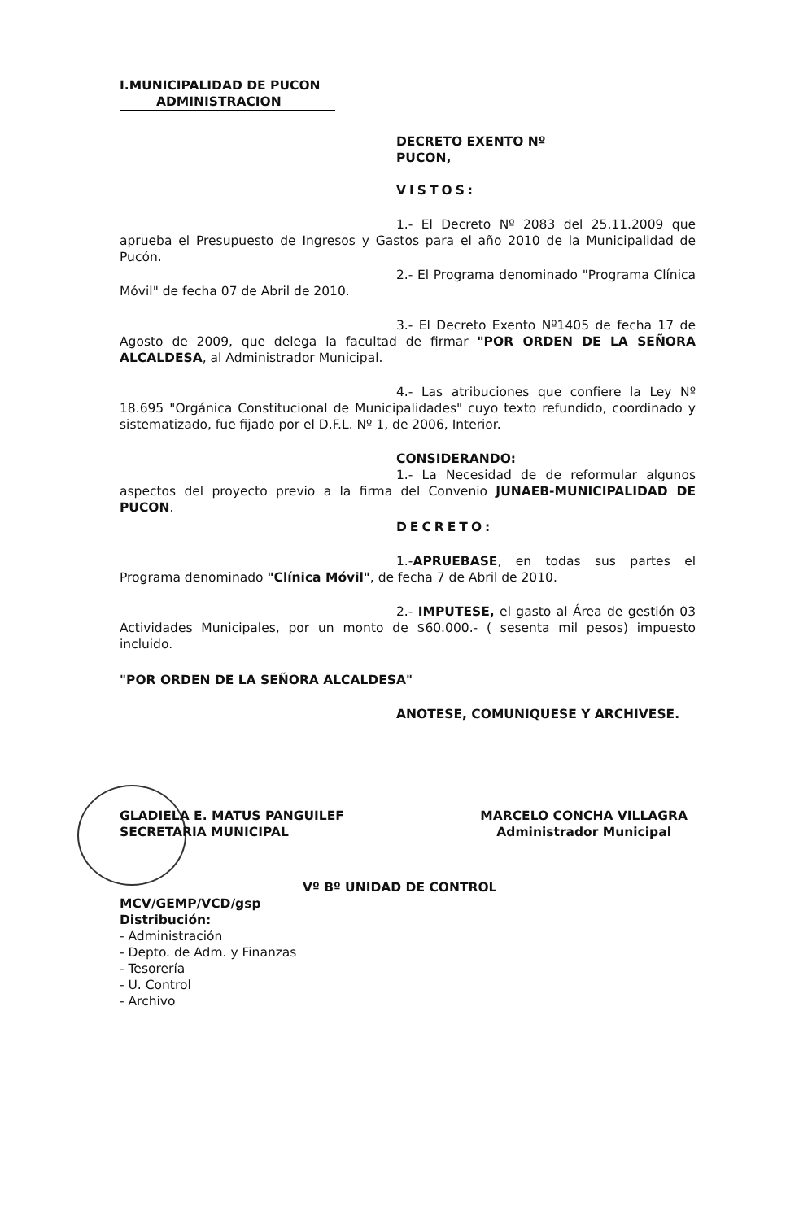I.MUNICIPALIDAD DE PUCON
ADMINISTRACION
DECRETO EXENTO Nº
PUCON,
VISTOS:
1.- El Decreto Nº 2083 del 25.11.2009 que aprueba el Presupuesto de Ingresos y Gastos para el año 2010 de la Municipalidad de Pucón.
2.- El Programa denominado "Programa Clínica Móvil" de fecha 07 de Abril de 2010.
3.- El Decreto Exento Nº1405 de fecha 17 de Agosto de 2009, que delega la facultad de firmar "POR ORDEN DE LA SEÑORA ALCALDESA, al Administrador Municipal.
4.- Las atribuciones que confiere la Ley Nº 18.695 "Orgánica Constitucional de Municipalidades" cuyo texto refundido, coordinado y sistematizado, fue fijado por el D.F.L. Nº 1, de 2006, Interior.
CONSIDERANDO:
1.- La Necesidad de de reformular algunos aspectos del proyecto previo a la firma del Convenio JUNAEB-MUNICIPALIDAD DE PUCON.
DECRETO:
1.-APRUEBASE, en todas sus partes el Programa denominado "Clínica Móvil", de fecha 7 de Abril de 2010.
2.- IMPUTESE, el gasto al Área de gestión 03 Actividades Municipales, por un monto de $60.000.- ( sesenta mil pesos) impuesto incluido.
"POR ORDEN DE LA SEÑORA ALCALDESA"
ANOTESE, COMUNIQUESE Y ARCHIVESE.
GLADIELA E. MATUS PANGUILEF
SECRETARIA MUNICIPAL
MARCELO CONCHA VILLAGRA
Administrador Municipal
Vº Bº UNIDAD DE CONTROL
MCV/GEMP/VCD/gsp
Distribución:
- Administración
- Depto. de Adm. y Finanzas
- Tesorería
- U. Control
- Archivo